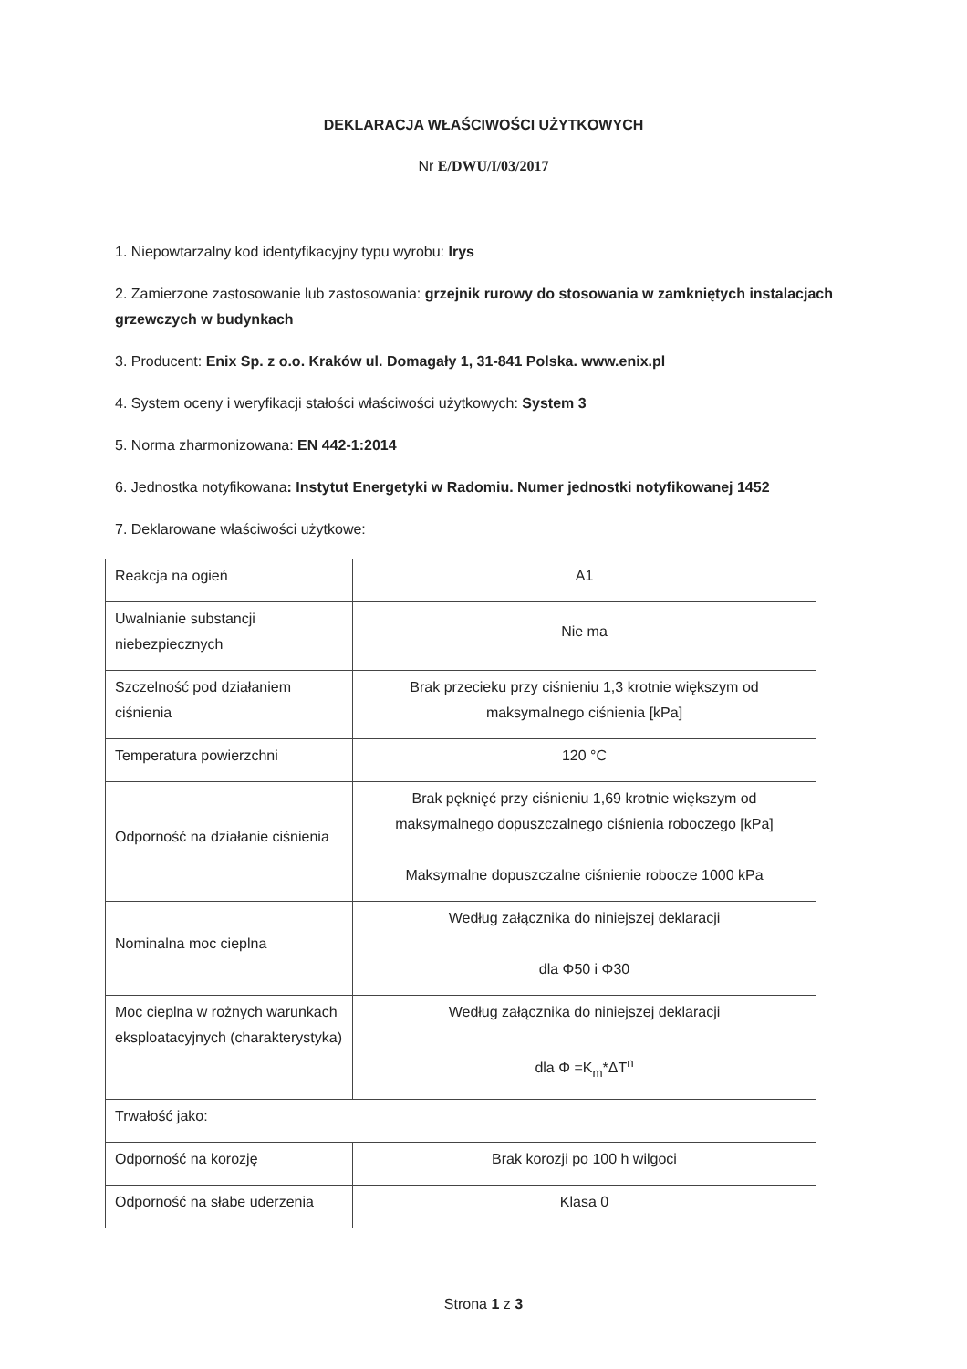DEKLARACJA WŁAŚCIWOŚCI UŻYTKOWYCH
Nr E/DWU/I/03/2017
1. Niepowtarzalny kod identyfikacyjny typu wyrobu: Irys
2. Zamierzone zastosowanie lub zastosowania: grzejnik rurowy do stosowania w zamkniętych instalacjach grzewczych w budynkach
3. Producent: Enix Sp. z o.o. Kraków ul. Domagały 1, 31-841 Polska. www.enix.pl
4. System oceny i weryfikacji stałości właściwości użytkowych: System 3
5. Norma zharmonizowana: EN 442-1:2014
6. Jednostka notyfikowana: Instytut Energetyki w Radomiu. Numer jednostki notyfikowanej 1452
7. Deklarowane właściwości użytkowe:
| Reakcja na ogień | A1 |
| Uwalnianie substancji niebezpiecznych | Nie ma |
| Szczelność pod działaniem ciśnienia | Brak przecieku przy ciśnieniu 1,3 krotnie większym od maksymalnego ciśnienia [kPa] |
| Temperatura powierzchni | 120 °C |
| Odporność na działanie ciśnienia | Brak pęknięć przy ciśnieniu 1,69 krotnie większym od maksymalnego dopuszczalnego ciśnienia roboczego [kPa] Maksymalne dopuszczalne ciśnienie robocze 1000 kPa |
| Nominalna moc cieplna | Według załącznika do niniejszej deklaracji dla Φ50 i Φ30 |
| Moc cieplna w rożnych warunkach eksploatacyjnych (charakterystyka) | Według załącznika do niniejszej deklaracji dla Φ =K<sub>m</sub>*ΔT<sup>n</sup> |
| Trwałość jako: | |
| Odporność na korozję | Brak korozji po 100 h wilgoci |
| Odporność na słabe uderzenia | Klasa 0 |
Strona 1 z 3